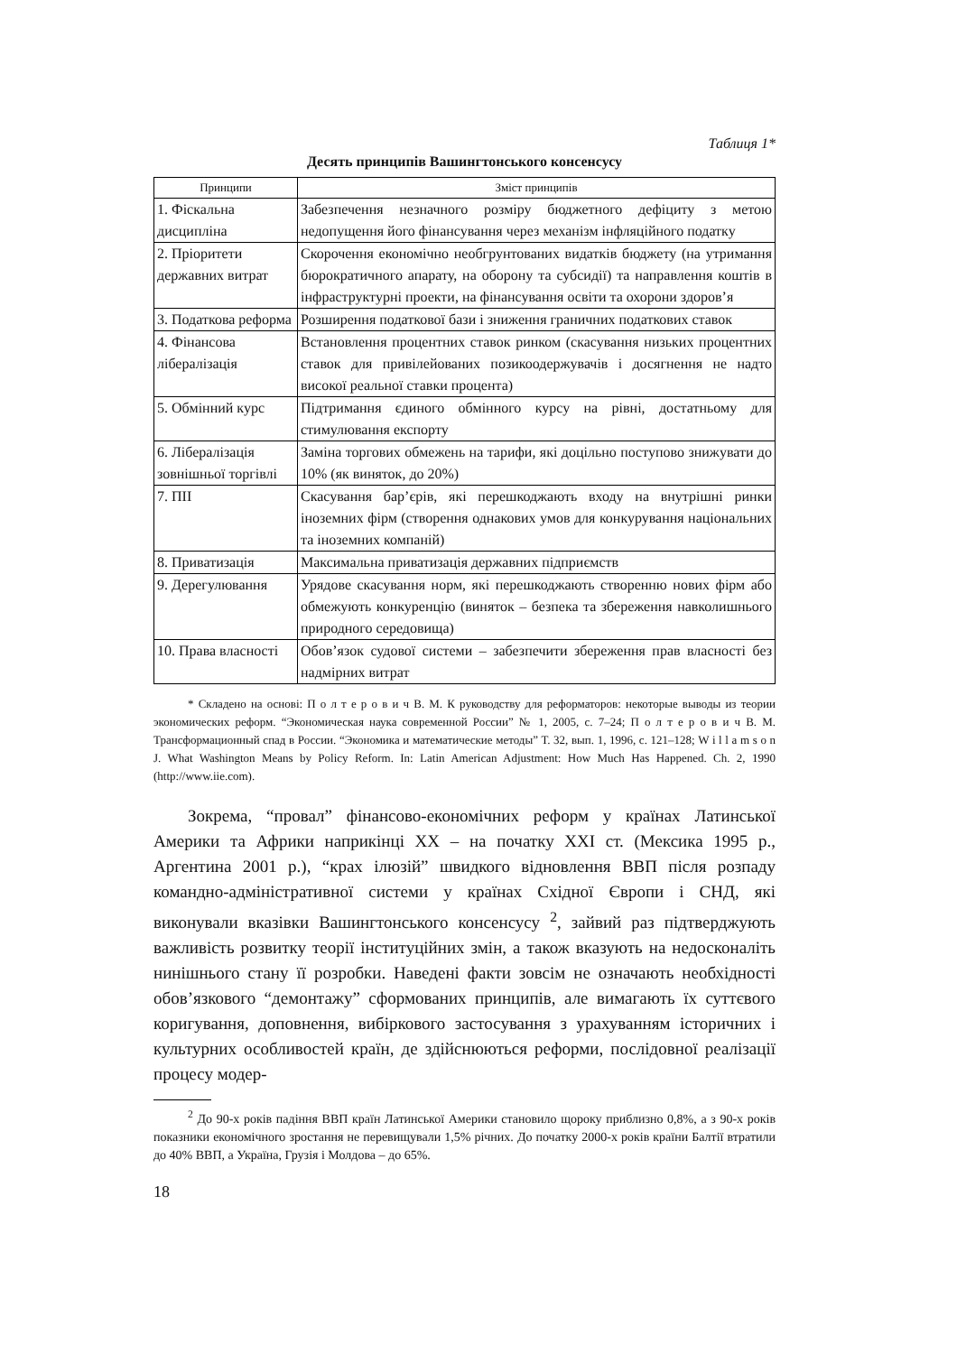Таблиця 1*
Десять принципів Вашингтонського консенсусу
| Принципи | Зміст принципів |
| --- | --- |
| 1. Фіскальна дисципліна | Забезпечення незначного розміру бюджетного дефіциту з метою недопущення його фінансування через механізм інфляційного податку |
| 2. Пріоритети державних витрат | Скорочення економічно необгрунтованих видатків бюджету (на утримання бюрократичного апарату, на оборону та субсидії) та направлення коштів в інфраструктурні проекти, на фінансування освіти та охорони здоров’я |
| 3. Податкова реформа | Розширення податкової бази і зниження граничних податкових ставок |
| 4. Фінансова лібералізація | Встановлення процентних ставок ринком (скасування низьких процентних ставок для привілейованих позикоодержувачів і досягнення не надто високої реальної ставки процента) |
| 5. Обмінний курс | Підтримання єдиного обмінного курсу на рівні, достатньому для стимулювання експорту |
| 6. Лібералізація зовнішньої торгівлі | Заміна торгових обмежень на тарифи, які доцільно поступово знижувати до 10% (як виняток, до 20%) |
| 7. ПІІ | Скасування бар’єрів, які перешкоджають входу на внутрішні ринки іноземних фірм (створення однакових умов для конкурування національних та іноземних компаній) |
| 8. Приватизація | Максимальна приватизація державних підприємств |
| 9. Дерегулювання | Урядове скасування норм, які перешкоджають створенню нових фірм або обмежують конкуренцію (виняток – безпека та збереження навколишнього природного середовища) |
| 10. Права власності | Обов’язок судової системи – забезпечити збереження прав власності без надмірних витрат |
* Складено на основі: П о л т е р о в и ч В. М. К руководству для реформаторов: некоторые выводы из теории экономических реформ. “Экономическая наука современной России” № 1, 2005, с. 7–24; П о л т е р о в и ч В. М. Трансформационный спад в России. “Экономика и математические методы” Т. 32, вып. 1, 1996, с. 121–128; W i l l a m s o n J. What Washington Means by Policy Reform. In: Latin American Adjustment: How Much Has Happened. Ch. 2, 1990 (http://www.iie.com).
Зокрема, “провал” фінансово-економічних реформ у країнах Латинської Америки та Африки наприкінці XX – на початку XXI ст. (Мексика 1995 р., Аргентина 2001 р.), “крах ілюзій” швидкого відновлення ВВП після розпаду командно-адміністративної системи у країнах Східної Європи і СНД, які виконували вказівки Вашингтонського консенсусу <sup>2</sup>, зайвий раз підтверджують важливість розвитку теорії інституційних змін, а також вказують на недосконаліть нинішнього стану її розробки. Наведені факти зовсім не означають необхідності обов’язкового “демонтажу” сформованих принципів, але вимагають їх суттєвого коригування, доповнення, вибіркового застосування з урахуванням історичних і культурних особливостей країн, де здійснюються реформи, послідовної реалізації процесу модер-
<sup>2</sup> До 90-х років падіння ВВП країн Латинської Америки становило щороку приблизно 0,8%, а з 90-х років показники економічного зростання не перевищували 1,5% річних. До початку 2000-х років країни Балтії втратили до 40% ВВП, а Україна, Грузія і Молдова – до 65%.
18